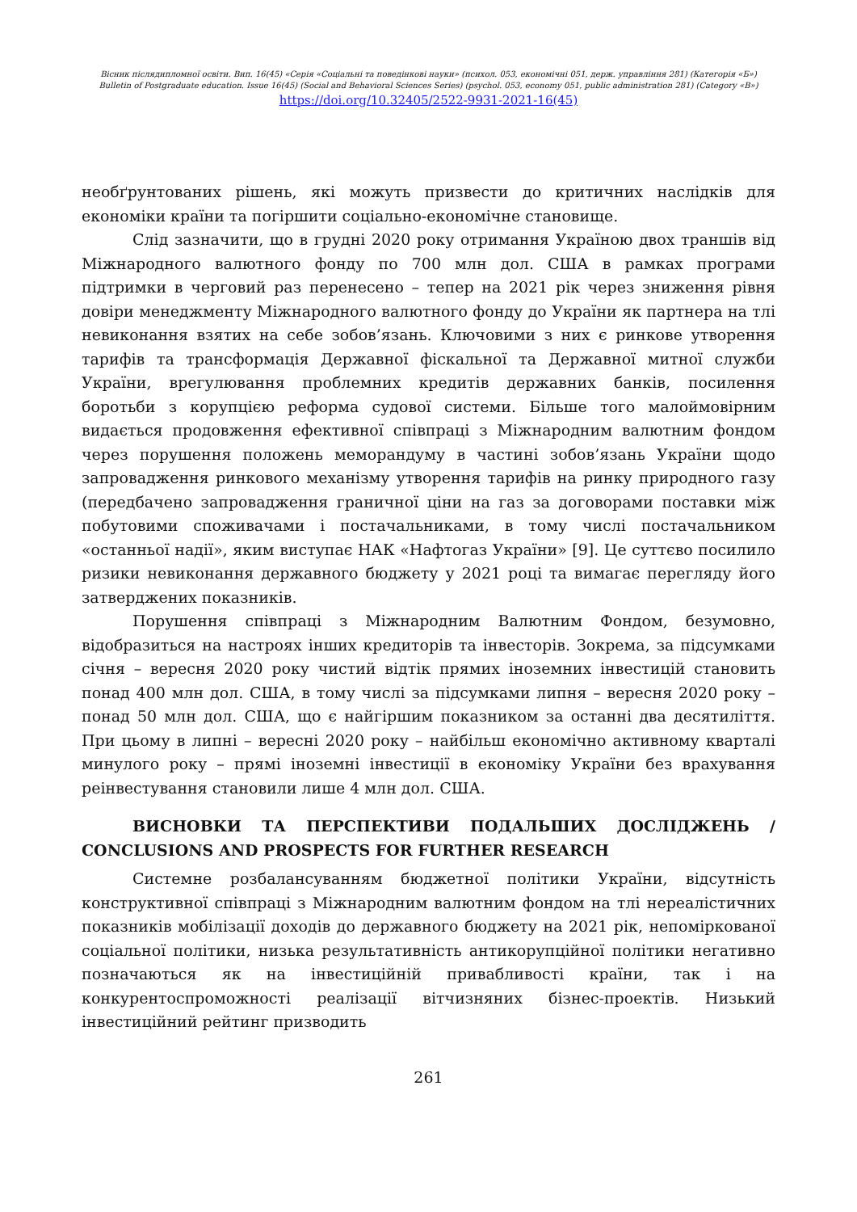Вісник післядипломної освіти. Вип. 16(45) «Серія «Соціальні та поведінкові науки» (психол. 053, економічні 051, держ. управління 281) (Категорія «Б»)
Bulletin of Postgraduate education. Issue 16(45) (Social and Behavioral Sciences Series) (psychol. 053, economy 051, public administration 281) (Category «B»)
https://doi.org/10.32405/2522-9931-2021-16(45)
необґрунтованих рішень, які можуть призвести до критичних наслідків для економіки країни та погіршити соціально-економічне становище.
Слід зазначити, що в грудні 2020 року отримання Україною двох траншів від Міжнародного валютного фонду по 700 млн дол. США в рамках програми підтримки в черговий раз перенесено – тепер на 2021 рік через зниження рівня довіри менеджменту Міжнародного валютного фонду до України як партнера на тлі невиконання взятих на себе зобов’язань. Ключовими з них є ринкове утворення тарифів та трансформація Державної фіскальної та Державної митної служби України, врегулювання проблемних кредитів державних банків, посилення боротьби з корупцією реформа судової системи. Більше того малоймовірним видається продовження ефективної співпраці з Міжнародним валютним фондом через порушення положень меморандуму в частині зобов’язань України щодо запровадження ринкового механізму утворення тарифів на ринку природного газу (передбачено запровадження граничної ціни на газ за договорами поставки між побутовими споживачами і постачальниками, в тому числі постачальником «останньої надії», яким виступає НАК «Нафтогаз України» [9]. Це суттєво посилило ризики невиконання державного бюджету у 2021 році та вимагає перегляду його затверджених показників.
Порушення співпраці з Міжнародним Валютним Фондом, безумовно, відобразиться на настроях інших кредиторів та інвесторів. Зокрема, за підсумками січня – вересня 2020 року чистий відтік прямих іноземних інвестицій становить понад 400 млн дол. США, в тому числі за підсумками липня – вересня 2020 року – понад 50 млн дол. США, що є найгіршим показником за останні два десятиліття. При цьому в липні – вересні 2020 року – найбільш економічно активному кварталі минулого року – прямі іноземні інвестиції в економіку України без врахування реінвестування становили лише 4 млн дол. США.
ВИСНОВКИ ТА ПЕРСПЕКТИВИ ПОДАЛЬШИХ ДОСЛІДЖЕНЬ / CONCLUSIONS AND PROSPECTS FOR FURTHER RESEARCH
Системне розбалансуванням бюджетної політики України, відсутність конструктивної співпраці з Міжнародним валютним фондом на тлі нереалістичних показників мобілізації доходів до державного бюджету на 2021 рік, непоміркованої соціальної політики, низька результативність антикорупційної політики негативно позначаються як на інвестиційній привабливості країни, так і на конкурентоспроможності реалізації вітчизняних бізнес-проектів. Низький інвестиційний рейтинг призводить
261